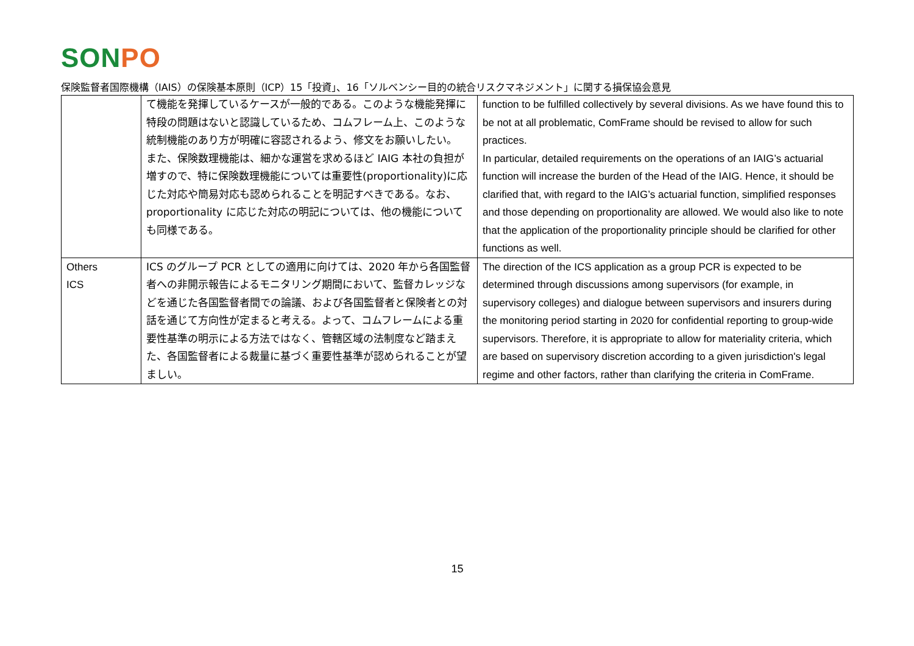SONPO
保険監督者国際機構（IAIS）の保険基本原則（ICP）15「投資」、16「ソルベンシー目的の統合リスクマネジメント」に関する損保協会意見
| | て機能を発揮しているケースが一般的である。このような機能発揮に特段の問題はないと認識しているため、コムフレーム上、このような統制機能のあり方が明確に容認されるよう、修文をお願いしたい。 また、保険数理機能は、細かな運営を求めるほど IAIG 本社の負担が増すので、特に保険数理機能については重要性(proportionality)に応じた対応や簡易対応も認められることを明記すべきである。なお、proportionality に応じた対応の明記については、他の機能についても同様である。 | function to be fulfilled collectively by several divisions. As we have found this to be not at all problematic, ComFrame should be revised to allow for such practices. In particular, detailed requirements on the operations of an IAIG’s actuarial function will increase the burden of the Head of the IAIG. Hence, it should be clarified that, with regard to the IAIG’s actuarial function, simplified responses and those depending on proportionality are allowed. We would also like to note that the application of the proportionality principle should be clarified for other functions as well. |
| Others ICS | ICS のグループ PCR としての適用に向けては、2020 年から各国監督者への非開示報告によるモニタリング期間において、監督カレッジなどを通じた各国監督者間での論議、および各国監督者と保険者との対話を通じて方向性が定まると考える。よって、コムフレームによる重要性基準の明示による方法ではなく、管轄区域の法制度など踏まえた、各国監督者による裁量に基づく重要性基準が認められることが望ましい。 | The direction of the ICS application as a group PCR is expected to be determined through discussions among supervisors (for example, in supervisory colleges) and dialogue between supervisors and insurers during the monitoring period starting in 2020 for confidential reporting to group-wide supervisors. Therefore, it is appropriate to allow for materiality criteria, which are based on supervisory discretion according to a given jurisdiction's legal regime and other factors, rather than clarifying the criteria in ComFrame. |
15